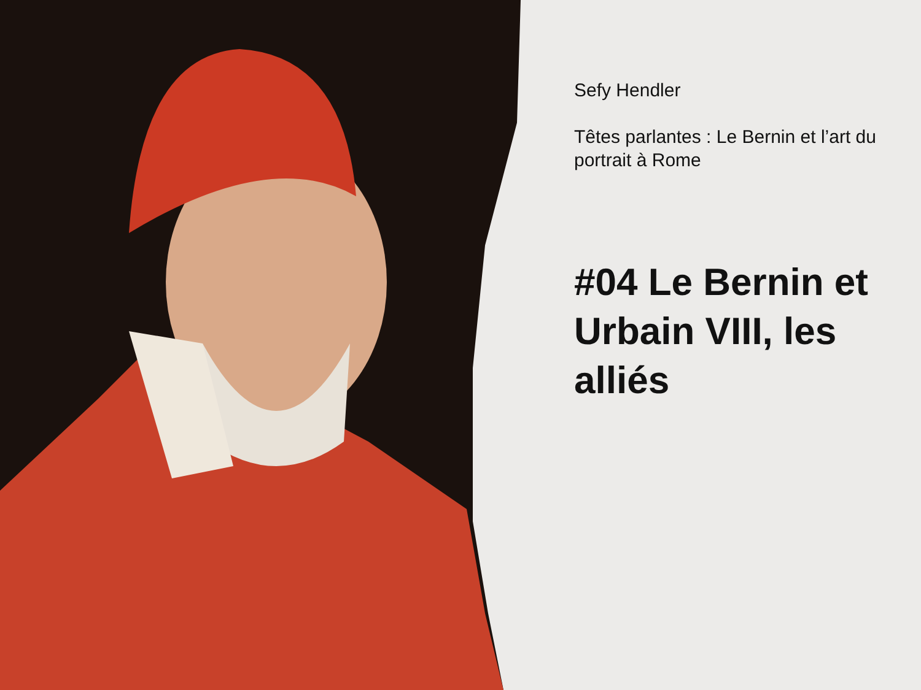Sefy Hendler
Têtes parlantes : Le Bernin et l’art du portrait à Rome
#04 Le Bernin et Urbain VIII, les alliés